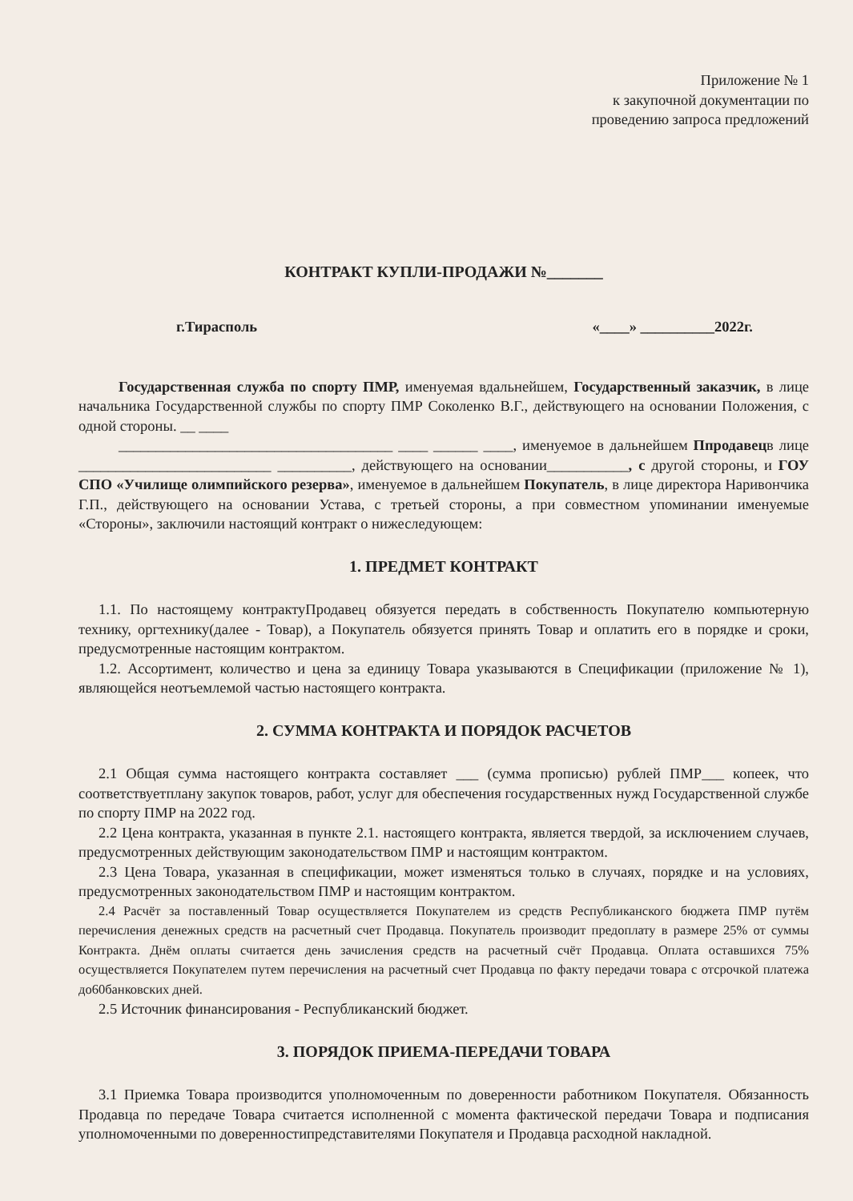Приложение № 1
к закупочной документации по
проведению запроса предложений
КОНТРАКТ КУПЛИ-ПРОДАЖИ №_______
г.Тирасполь «____» __________2022г.
Государственная служба по спорту ПМР, именуемая вдальнейшем, Государственный заказчик, в лице начальника Государственной службы по спорту ПМР Соколенко В.Г., действующего на основании Положения, с одной стороны. __ ____
_____________________________________ ____ ______ ____, именуемое в дальнейшем Ппродавецв лице __________________________ __________, действующего на основании___________, с другой стороны, и ГОУ СПО «Училище олимпийского резерва», именуемое в дальнейшем Покупатель, в лице директора Наривончика Г.П., действующего на основании Устава, с третьей стороны, а при совместном упоминании именуемые «Стороны», заключили настоящий контракт о нижеследующем:
1. ПРЕДМЕТ КОНТРАКТ
1.1. По настоящему контрактуПродавец обязуется передать в собственность Покупателю компьютерную технику, оргтехнику(далее - Товар), а Покупатель обязуется принять Товар и оплатить его в порядке и сроки, предусмотренные настоящим контрактом.
1.2. Ассортимент, количество и цена за единицу Товара указываются в Спецификации (приложение № 1), являющейся неотъемлемой частью настоящего контракта.
2. СУММА КОНТРАКТА И ПОРЯДОК РАСЧЕТОВ
2.1 Общая сумма настоящего контракта составляет ___ (сумма прописью) рублей ПМР___ копеек, что соответствуетплану закупок товаров, работ, услуг для обеспечения государственных нужд Государственной службе по спорту ПМР на 2022 год.
2.2 Цена контракта, указанная в пункте 2.1. настоящего контракта, является твердой, за исключением случаев, предусмотренных действующим законодательством ПМР и настоящим контрактом.
2.3 Цена Товара, указанная в спецификации, может изменяться только в случаях, порядке и на условиях, предусмотренных законодательством ПМР и настоящим контрактом.
2.4 Расчёт за поставленный Товар осуществляется Покупателем из средств Республиканского бюджета ПМР путём перечисления денежных средств на расчетный счет Продавца. Покупатель производит предоплату в размере 25% от суммы Контракта. Днём оплаты считается день зачисления средств на расчетный счёт Продавца. Оплата оставшихся 75% осуществляется Покупателем путем перечисления на расчетный счет Продавца по факту передачи товара с отсрочкой платежа до60банковских дней.
2.5 Источник финансирования - Республиканский бюджет.
3. ПОРЯДОК ПРИЕМА-ПЕРЕДАЧИ ТОВАРА
3.1 Приемка Товара производится уполномоченным по доверенности работником Покупателя. Обязанность Продавца по передаче Товара считается исполненной с момента фактической передачи Товара и подписания уполномоченными по доверенностипредставителями Покупателя и Продавца расходной накладной.